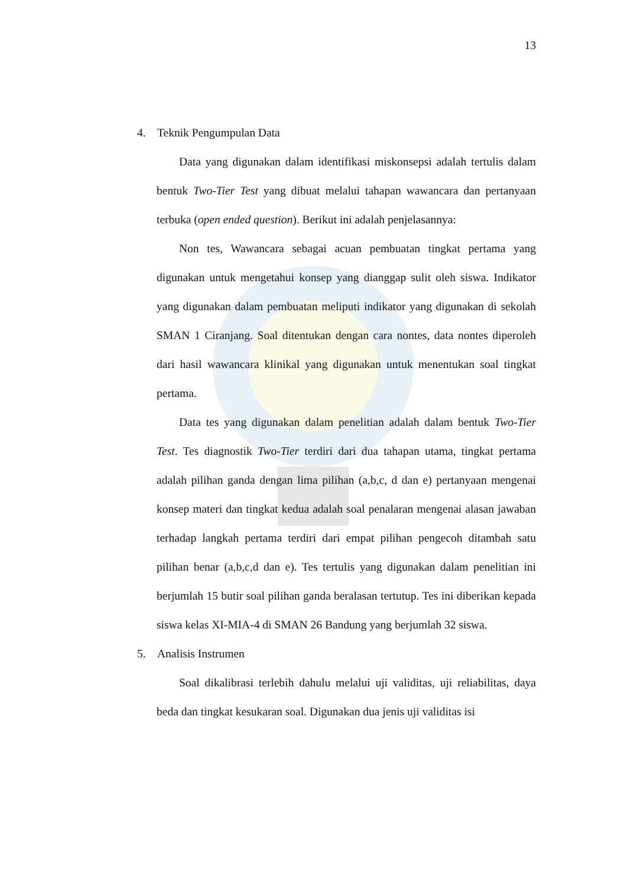13
4. Teknik Pengumpulan Data
Data yang digunakan dalam identifikasi miskonsepsi adalah tertulis dalam bentuk Two-Tier Test yang dibuat melalui tahapan wawancara dan pertanyaan terbuka (open ended question). Berikut ini adalah penjelasannya:
Non tes, Wawancara sebagai acuan pembuatan tingkat pertama yang digunakan untuk mengetahui konsep yang dianggap sulit oleh siswa. Indikator yang digunakan dalam pembuatan meliputi indikator yang digunakan di sekolah SMAN 1 Ciranjang. Soal ditentukan dengan cara nontes, data nontes diperoleh dari hasil wawancara klinikal yang digunakan untuk menentukan soal tingkat pertama.
Data tes yang digunakan dalam penelitian adalah dalam bentuk Two-Tier Test. Tes diagnostik Two-Tier terdiri dari dua tahapan utama, tingkat pertama adalah pilihan ganda dengan lima pilihan (a,b,c, d dan e) pertanyaan mengenai konsep materi dan tingkat kedua adalah soal penalaran mengenai alasan jawaban terhadap langkah pertama terdiri dari empat pilihan pengecoh ditambah satu pilihan benar (a,b,c,d dan e). Tes tertulis yang digunakan dalam penelitian ini berjumlah 15 butir soal pilihan ganda beralasan tertutup. Tes ini diberikan kepada siswa kelas XI-MIA-4 di SMAN 26 Bandung yang berjumlah 32 siswa.
5. Analisis Instrumen
Soal dikalibrasi terlebih dahulu melalui uji validitas, uji reliabilitas, daya beda dan tingkat kesukaran soal. Digunakan dua jenis uji validitas isi